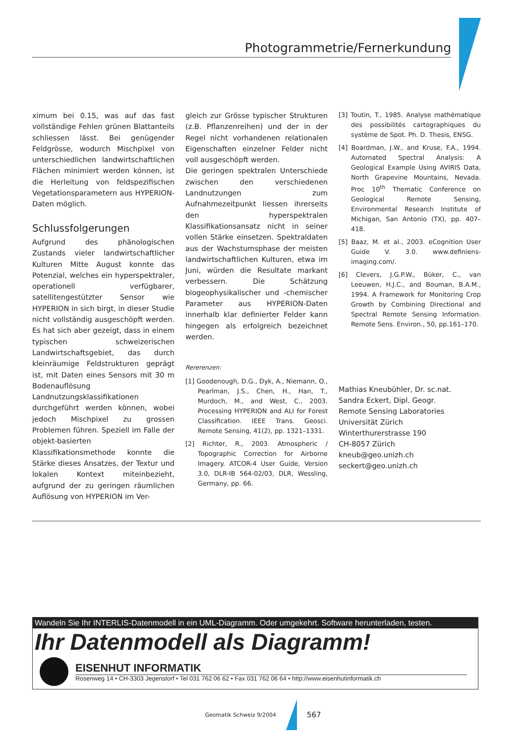Photogrammetrie/Fernerkundung
ximum bei 0.15, was auf das fast vollständige Fehlen grünen Blattanteils schliessen lässt. Bei genügender Feldgrösse, wodurch Mischpixel von unterschiedlichen landwirtschaftlichen Flächen minimiert werden können, ist die Herleitung von feldspezifischen Vegetationsparametern aus HYPERION-Daten möglich.
Schlussfolgerungen
Aufgrund des phänologischen Zustands vieler landwirtschaftlicher Kulturen Mitte August konnte das Potenzial, welches ein hyperspektraler, operationell verfügbarer, satellitengestützter Sensor wie HYPERION in sich birgt, in dieser Studie nicht vollständig ausgeschöpft werden. Es hat sich aber gezeigt, dass in einem typischen schweizerischen Landwirtschaftsgebiet, das durch kleinräumige Feldstrukturen geprägt ist, mit Daten eines Sensors mit 30 m Bodenauflösung Landnutzungsklassifikationen durchgeführt werden können, wobei jedoch Mischpixel zu grossen Problemen führen. Speziell im Falle der objekt-basierten Klassifikationsmethode konnte die Stärke dieses Ansatzes, der Textur und lokalen Kontext miteinbezieht, aufgrund der zu geringen räumlichen Auflösung von HYPERION im Ver-
gleich zur Grösse typischer Strukturen (z.B. Pflanzenreihen) und der in der Regel nicht vorhandenen relationalen Eigenschaften einzelner Felder nicht voll ausgeschöpft werden.
Die geringen spektralen Unterschiede zwischen den verschiedenen Landnutzungen zum Aufnahmezeitpunkt liessen ihrerseits den hyperspektralen Klassifikationsansatz nicht in seiner vollen Stärke einsetzen. Spektraldaten aus der Wachstumsphase der meisten landwirtschaftlichen Kulturen, etwa im Juni, würden die Resultate markant verbessern. Die Schätzung biogeophysikalischer und -chemischer Parameter aus HYPERION-Daten innerhalb klar definierter Felder kann hingegen als erfolgreich bezeichnet werden.
Rererenzen:
[1] Goodenough, D.G., Dyk, A., Niemann, O., Pearlman, J.S., Chen, H., Han, T., Murdoch, M., and West, C., 2003. Processing HYPERION and ALI for Forest Classification. IEEE Trans. Geosci. Remote Sensing, 41(2), pp. 1321–1331.
[2] Richter, R., 2003. Atmospheric / Topographic Correction for Airborne Imagery. ATCOR-4 User Guide, Version 3.0, DLR-IB 564-02/03, DLR, Wessling, Germany, pp. 66.
[3] Toutin, T., 1985. Analyse mathématique des possibilités cartographiques du système de Spot. Ph. D. Thesis, ENSG.
[4] Boardman, J.W., and Kruse, F.A., 1994. Automated Spectral Analysis: A Geological Example Using AVIRIS Data, North Grapevine Mountains, Nevada. Proc 10<sup>th</sup> Thematic Conference on Geological Remote Sensing, Environmental Research Institute of Michigan, San Antonio (TX), pp. 407–418.
[5] Baaz, M. et al., 2003. eCognition User Guide V. 3.0. www.definiens-imaging.com/.
[6] Clevers, J.G.P.W., Büker, C., van Leeuwen, H.J.C., and Bouman, B.A.M., 1994. A Framework for Monitoring Crop Growth by Combining Directional and Spectral Remote Sensing Information. Remote Sens. Environ., 50, pp.161–170.
Mathias Kneubühler, Dr. sc.nat.
Sandra Eckert, Dipl. Geogr.
Remote Sensing Laboratories
Universität Zürich
Winterthurerstrasse 190
CH-8057 Zürich
kneub@geo.unizh.ch
seckert@geo.unizh.ch
Wandeln Sie Ihr INTERLIS-Datenmodell in ein UML-Diagramm. Oder umgekehrt. Software herunterladen, testen.
Ihr Datenmodell als Diagramm!
EISENHUT INFORMATIK
Rosenweg 14 • CH-3303 Jegenstorf • Tel 031 762 06 62 • Fax 031 762 06 64 • http://www.eisenhutinformatik.ch
Geomatik Schweiz 9/2004
567